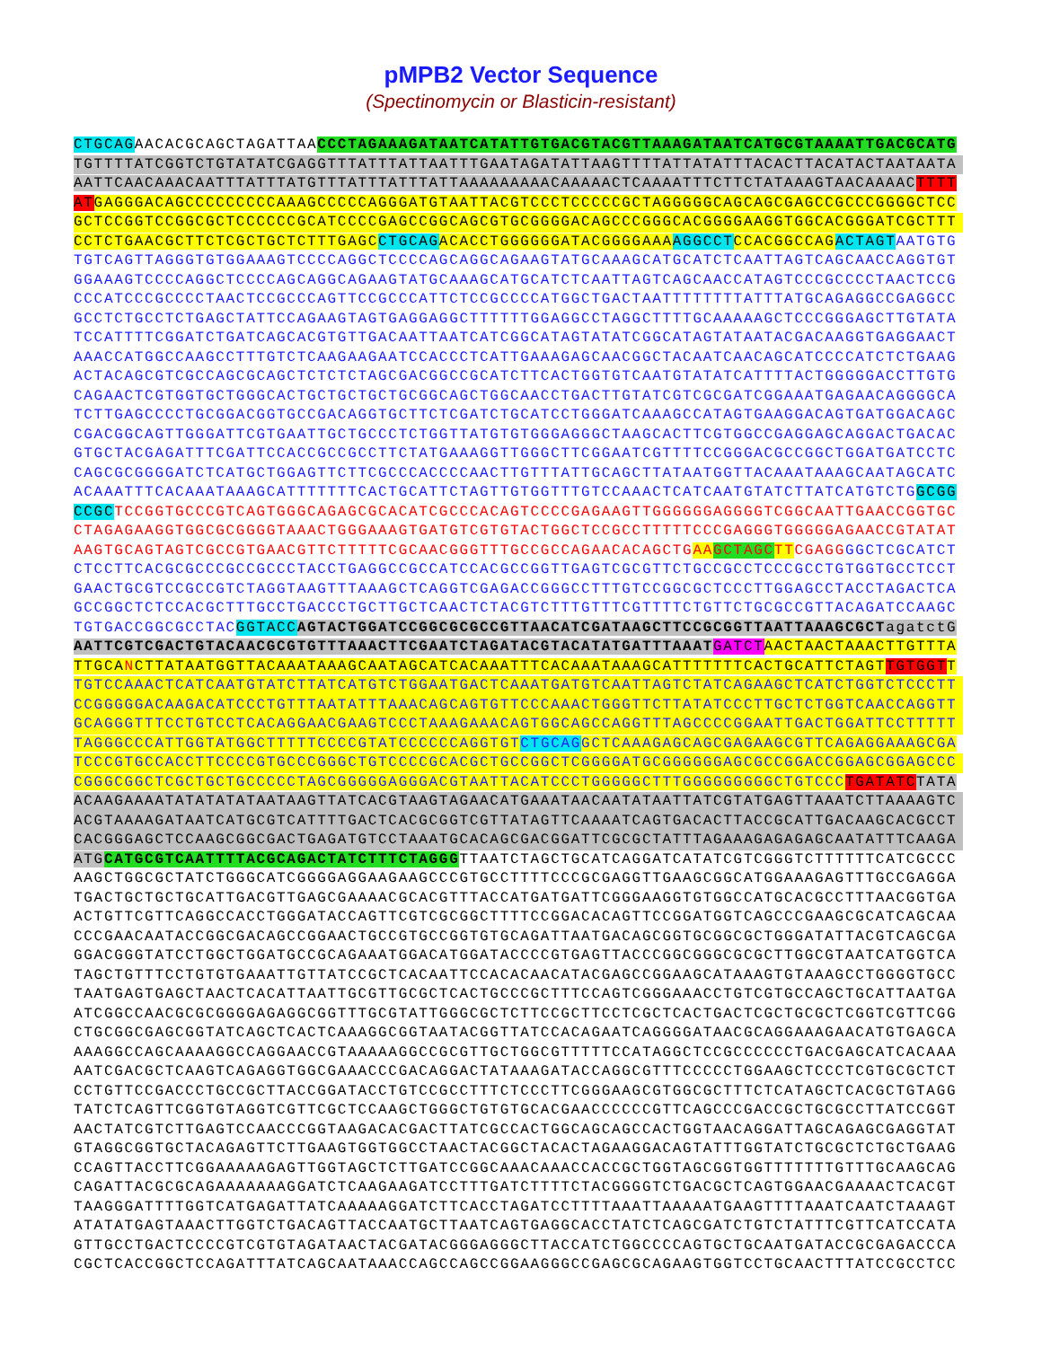pMPB2 Vector Sequence
(Spectinomycin or Blasticin-resistant)
CTGCAGAACACGCAGCTAGATTAACCCTAGAAAGATAATCATATTGTGACGTACGTTAAAGATAATCATGCGTAAAATTGACGCATG
TGTTTTATCGGTCTGTATATCGAGGTTTATTTATTAATTTGAATAGATATTAAGTTTTATTATATTTACACTTACATACTAATAATA
AATTCAACAAACAATTTATTTATGTTTATTTATTTATTAAAAAAAAACAAAAACTCAAAATTTCTTCTATAAAGTAACAAAAC TTTT
AT GAGGGACAGCCCCCCCCCAAAGCCCCCAGGGATGTAATTACGTCCCTCCCCCGCTAGGGGGCAGCAGCGAGCCGCCCGGGGCTCC
GCTCCGGTCCGGCGCTCCCCCCGCATCCCCGAGCCGGCAGCGTGCGGGGACAGCCCGGGCACGGGGAAGGTGGCACGGGATCGCTTT
CCTCTGAACGCTTCTCGCTGCTCTTTGAGC CTGCAG ACACCTGGGGGGATACGGGGAAA AGGCCT CCACGGCCAG ACTAGT AATGTG
TGTCAGTTAGGGTGTGGAAAGTCCCCAGGCTCCCCAGCAGGCAGAAGTATGCAAAGCATGCATCTCAATTAGTCAGCAACCAGGTGT
GGAAAGTCCCCAGGCTCCCCAGCAGGCAGAAGTATGCAAAGCATGCATCTCAATTAGTCAGCAACCATAGTCCCGCCCCTAACTCCG
CCCATCCCGCCCCTAACTCCGCCCAGTTCCGCCCATTCTCCGCCCCATGGCTGACTAATTTTTTTTATTTATGCAGAGGCCGAGGCC
GCCTCTGCCTCTGAGCTATTCCAGAAGTAGTGAGGAGGCTTTTTTGGAGGCCTAGGCTTTTGCAAAAAGCTCCCGGGAGCTTGTATA
TCCATTTTCGGATCTGATCAGCACGTGTTGACAATTAATCATCGGCATAGTATATCGGCATAGTATAATACGACAAGGTGAGGAACT
AAACCATGGCCAAGCCTTTGTCTCAAGAAGAATCCACCCTCATTGAAAGAGCAACGGCTACAATCAACAGCATCCCCATCTCTGAAG
ACTACAGCGTCGCCAGCGCAGCTCTCTCTAGCGACGGCCGCATCTTCACTGGTGTCAATGTATATCATTTTACTGGGGGACCTTGTG
CAGAACTCGTGGTGCTGGGCACTGCTGCTGCTGCGGCAGCTGGCAACCTGACTTGTATCGTCGCGATCGGAAATGAGAACAGGGGCA
TCTTGAGCCCCTGCGGACGGTGCCGACAGGTGCTTCTCGATCTGCATCCTGGGATCAAAGCCATAGTGAAGGACAGTGATGGACAGC
CGACGGCAGTTGGGATTCGTGAATTGCTGCCCTCTGGTTATGTGTGGGAGGGCTAAGCACTTCGTGGCCGAGGAGCAGGACTGACAC
GTGCTACGAGATTTCGATTCCACCGCCGCCTTCTATGAAAGGTTGGGCTTCGGAATCGTTTTCCGGGACGCCGGCTGGATGATCCTC
CAGCGCGGGGATCTCATGCTGGAGTTCTTCGCCCACCCCAACTTGTTTATTGCAGCTTATAATGGTTACAAATAAAGCAATAGCATC
ACAAATTTCACAAATAAAGCATTTTTTTCACTGCATTCTAGTTGTGGTTTGTCCAAACTCATCAATGTATCTTATCATGTCTG GCGG
CCGC TCCGGTGCCCGTCAGTGGGCAGAGCGCACATCGCCCACAGTCCCCGAGAAGTTGGGGGGAGGGGTCGGCAATTGAACCGGTGC
CTAGAGAAGGTGGCGCGGGGTAAACTGGGAAAGTGATGTCGTGTACTGGCTCCGCCTTTTTCCCGAGGGTGGGGGAGAACCGTATAT
AAGTGCAGTAGTCGCCGTGAACGTTCTTTTTCGCAACGGGTTTGCCGCCAGAACACAGCTG AA GCTAGC TT CGAGG GGCTCGCATCT
CTCCTTCACGCGCCCGCCGCCCTACCTGAGGCCGCCATCCACGCCGGTTGAGTCGCGTTCTGCCGCCTCCCGCCTGTGGTGCCTCCT
GAACTGCGTCCGCCGTCTAGGTAAGTTTAAAGCTCAGGTCGAGACCGGGCCTTTGTCCGGCGCTCCCTTGGAGCCTACCTAGACTCA
GCCGGCTCTCCACGCTTTGCCTGACCCTGCTTGCTCAACTCTACGTCTTTGTTTCGTTTTCTGTTCTGCGCCGTTACAGATCCAAGC
TGTGACCGGCGCCTAC GGTACC AGTACTGGATCCGGCGCGCCGTTAACATCGATAAGCTTCCGCGGTTAATTAAAGCGCT agatctG
AATTCGTCGACTGTACAACGCGTGTTTAAACTTCGAATCTAGATACGTACATATGATTTAAAT GATCT AACTAACTAAACTTGTTTA
TTGCANCTTATAATGGTTACAAATAAAGCAATAGCATCACAAATTTCACAAATAAAGCATTTTTTTCACTGCATTCTAGT TGTGGT T
TGTCCAAACTCATCAATGTATCTTATCATGTCTGGAATGACTCAAATGATGTCAATTAGTCTATCAGAAGCTCATCTGGTCTCCCTT
CCGGGGGACAAGACATCCCTGTTTAATATTTAAACAGCAGTGTTCCCAAACTGGGTTCTTATATCCCTTGCTCTGGTCAACCAGGTT
GCAGGGTTTCCTGTCCTCACAGGAACGAAGTCCCTAAAGAAACAGTGGCAGCCAGGTTTAGCCCCGGAATTGACTGGATTCCTTTTT
TAGGGCCCATTGGTATGGCTTTTTCCCCGTATCCCCCCAGGTGT CTGCAG GCTCAAAGAGCAGCGAGAAGCGTTCAGAGGAAAGCGA
TCCCGTGCCACCTTCCCCGTGCCCGGGCTGTCCCCGCACGCTGCCGGCTCGGGGATGCGGGGGGAGCGCCGGACCGGAGCGGAGCCC
CGGGCGGCTCGCTGCTGCCCCCTAGCGGGGGAGGGACGTAATTACATCCCTGGGGGCTTTGGGGGGGGGCTGTCCC TGATATC TATA
ACAAGAAAATATATATATAATAAGTTATCACGTAAGTAGAACATGAAATAACAATATAATTATCGTATGAGTTAAATCTTAAAAGTC
ACGTAAAAGATAATCATGCGTCATTTTGACTCACGCGGTCGTTATAGTTCAAAATCAGTGACACTTACCGCATTGACAAGCACGCCT
CACGGGAGCTCCAAGCGGCGACTGAGATGTCCTAAATGCACAGCGACGGATTCGCGCTATTTAGAAAGAGAGAGCAATATTTCAAGA
ATG CATGCGTCAATTTTACGCAGACTATCTTTCTAGGGTTAATCTAGCTGCATCAGGATCATATCGTCGGGTCTTTTTTCATCGCCC
AAGCTGGCGCTATCTGGGCATCGGGGAGGAAGAAGCCCGTGCCTTTTCCCGCGAGGTTGAAGCGGCATGGAAAGAGTTTGCCGAGGA
TGACTGCTGCTGCATTGACGTTGAGCGAAAACGCACGTTTACCATGATGATTCGGGAAGGTGTGGCCATGCACGCCTTTAACGGTGA
ACTGTTCGTTCAGGCCACCTGGGATACCAGTTCGTCGCGGCTTTTCCGGACACAGTTCCGGATGGTCAGCCCGAAGCGCATCAGCAA
CCCGAACAATACCGGCGACAGCCGGAACTGCCGTGCCGGTGTGCAGATTAATGACAGCGGTGCGGCGCTGGGATATTACGTCAGCGA
GGACGGGTATCCTGGCTGGATGCCGCAGAAATGGACATGGATACCCCGTGAGTTACCCGGCGGGCGCGCTTGGCGTAATCATGGTCA
TAGCTGTTTCCTGTGTGAAATTGTTATCCGCTCACAATTCCACACAACATACGAGCCGGAAGCATAAAGTGTAAAGCCTGGGGTGCC
TAATGAGTGAGCTAACTCACATTAATTGCGTTGCGCTCACTGCCCGCTTTCCAGTCGGGAAACCTGTCGTGCCAGCTGCATTAATGA
ATCGGCCAACGCGCGGGGAGAGGCGGTTTGCGTATTGGGCGCTCTTCCGCTTCCTCGCTCACTGACTCGCTGCGCTCGGTCGTTCGG
CTGCGGCGAGCGGTATCAGCTCACTCAAAGGCGGTAATACGGTTATCCACAGAATCAGGGGATAACGCAGGAAAGAACATGTGAGCA
AAAGGCCAGCAAAAGGCCAGGAACCGTAAAAAGGCCGCGTTGCTGGCGTTTTTCCATAGGCTCCGCCCCCCTGACGAGCATCACAAA
AATCGACGCTCAAGTCAGAGGTGGCGAAACCCGACAGGACTATAAAGATACCAGGCGTTTCCCCCTGGAAGCTCCCTCGTGCGCTCT
CCTGTTCCGACCCTGCCGCTTACCGGATACCTGTCCGCCTTTCTCCCTTCGGGAAGCGTGGCGCTTTCTCATAGCTCACGCTGTAGG
TATCTCAGTTCGGTGTAGGTCGTTCGCTCCAAGCTGGGCTGTGTGCACGAACCCCCCGTTCAGCCCGACCGCTGCGCCTTATCCGGT
AACTATCGTCTTGAGTCCAACCCGGTAAGACACGACTTATCGCCACTGGCAGCAGCCACTGGTAACAGGATTAGCAGAGCGAGGTAT
GTAGGCGGTGCTACAGAGTTCTTGAAGTGGTGGCCTAACTACGGCTACACTAGAAGGACAGTATTTGGTATCTGCGCTCTGCTGAAG
CCAGTTACCTTCGGAAAAAGAGTTGGTAGCTCTTGATCCGGCAAACAAACCACCGCTGGTAGCGGTGGTTTTTTTGTTTGCAAGCAG
CAGATTACGCGCAGAAAAAAAGGATCTCAAGAAGATCCTTTGATCTTTTCTACGGGGTCTGACGCTCAGTGGAACGAAAACTCACGT
TAAGGGATTTTGGTCATGAGATTATCAAAAAGGATCTTCACCTAGATCCTTTTAAATTAAAAATGAAGTTTTAAATCAATCTAAAGT
ATATATGAGTAAACTTGGTCTGACAGTTACCAATGCTTAATCAGTGAGGCACCTATCTCAGCGATCTGTCTATTTCGTTCATCCATA
GTTGCCTGACTCCCCGTCGTGTAGATAACTACGATACGGGAGGGCTTACCATCTGGCCCCAGTGCTGCAATGATACCGCGAGACCCA
CGCTCACCGGCTCCAGATTTATCAGCAATAAACCAGCCAGCCGGAAGGGCCGAGCGCAGAAGTGGTCCTGCAACTTTATCCGCCTCC